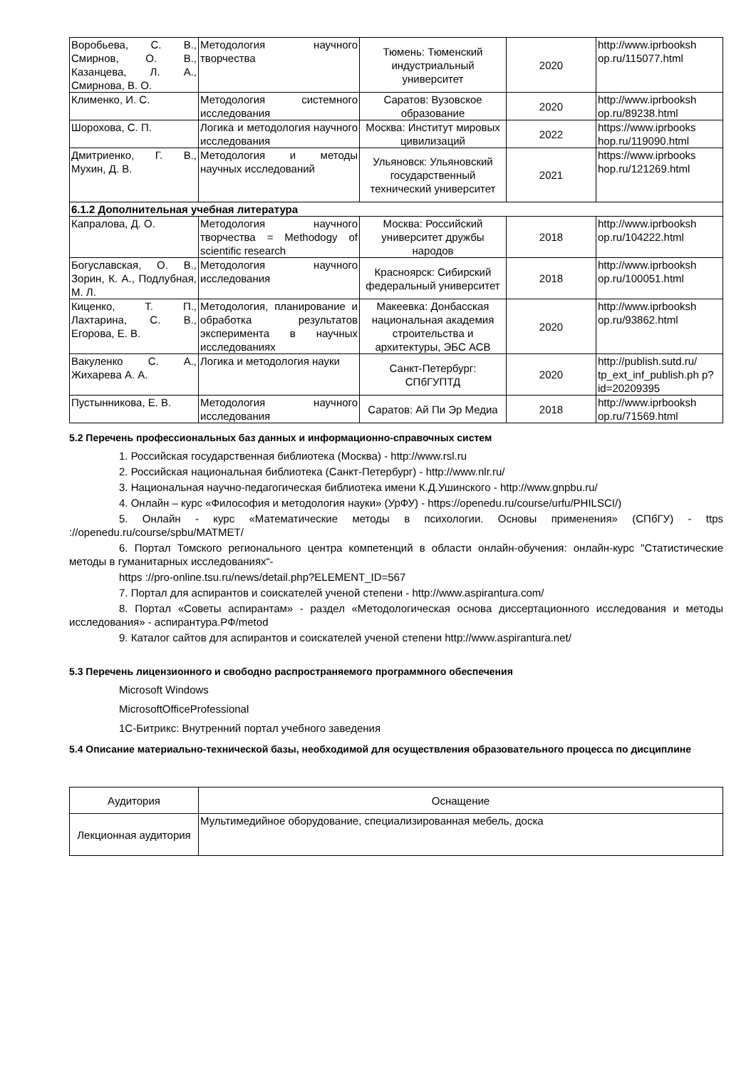| Воробьева, С. В., Смирнов, О. В., Казанцева, Л. А., Смирнова, В. О. | Методология научного творчества | Тюмень: Тюменский индустриальный университет | 2020 | http://www.iprbooksh op.ru/115077.html |
| Клименко, И. С. | Методология системного исследования | Саратов: Вузовское образование | 2020 | http://www.iprbooksh op.ru/89238.html |
| Шорохова, С. П. | Логика и методология научного исследования | Москва: Институт мировых цивилизаций | 2022 | https://www.iprbooks hop.ru/119090.html |
| Дмитриенко, Г. В., Мухин, Д. В. | Методология и методы научных исследований | Ульяновск: Ульяновский государственный технический университет | 2021 | https://www.iprbooks hop.ru/121269.html |
| 6.1.2 Дополнительная учебная литература | | | | |
| Капралова, Д. О. | Методология научного творчества = Methodogy of scientific research | Москва: Российский университет дружбы народов | 2018 | http://www.iprbooksh op.ru/104222.html |
| Богуславская, О. В., Зорин, К. А., Подлубная, М. Л. | Методология научного исследования | Красноярск: Сибирский федеральный университет | 2018 | http://www.iprbooksh op.ru/100051.html |
| Киценко, Т. П., Лахтарина, С. В., Егорова, Е. В. | Методология, планирование и обработка результатов эксперимента в научных исследованиях | Макеевка: Донбасская национальная академия строительства и архитектуры, ЭБС АСВ | 2020 | http://www.iprbooksh op.ru/93862.html |
| Вакуленко С. А., Жихарева А. А. | Логика и методология науки | Санкт-Петербург: СПбГУПТД | 2020 | http://publish.sutd.ru/ tp_ext_inf_publish.ph p?id=20209395 |
| Пустынникова, Е. В. | Методология научного исследования | Саратов: Ай Пи Эр Медиа | 2018 | http://www.iprbooksh op.ru/71569.html |
5.2 Перечень профессиональных баз данных и информационно-справочных систем
1. Российская государственная библиотека (Москва) - http://www.rsl.ru
2. Российская национальная библиотека (Санкт-Петербург) - http://www.nlr.ru/
3. Национальная научно-педагогическая библиотека имени К.Д.Ушинского - http://www.gnpbu.ru/
4. Онлайн – курс «Философия и методология науки» (УрФУ) - https://openedu.ru/course/urfu/PHILSCI/)
5. Онлайн - курс «Математические методы в психологии. Основы применения» (СПбГУ) - ttps ://openedu.ru/course/spbu/MATMET/
6. Портал Томского регионального центра компетенций в области онлайн-обучения: онлайн-курс "Статистические методы в гуманитарных исследованиях“-
https ://pro-online.tsu.ru/news/detail.php?ELEMENT_ID=567
7. Портал для аспирантов и соискателей ученой степени - http://www.aspirantura.com/
8. Портал «Советы аспирантам» - раздел «Методологическая основа диссертационного исследования и методы исследования» - аспирантура.РФ/metod
9. Каталог сайтов для аспирантов и соискателей ученой степени http://www.aspirantura.net/
5.3 Перечень лицензионного и свободно распространяемого программного обеспечения
Microsoft Windows
MicrosoftOfficeProfessional
1С-Битрикс: Внутренний портал учебного заведения
5.4 Описание материально-технической базы, необходимой для осуществления образовательного процесса по дисциплине
| Аудитория | Оснащение |
| Лекционная аудитория | Мультимедийное оборудование, специализированная мебель, доска |